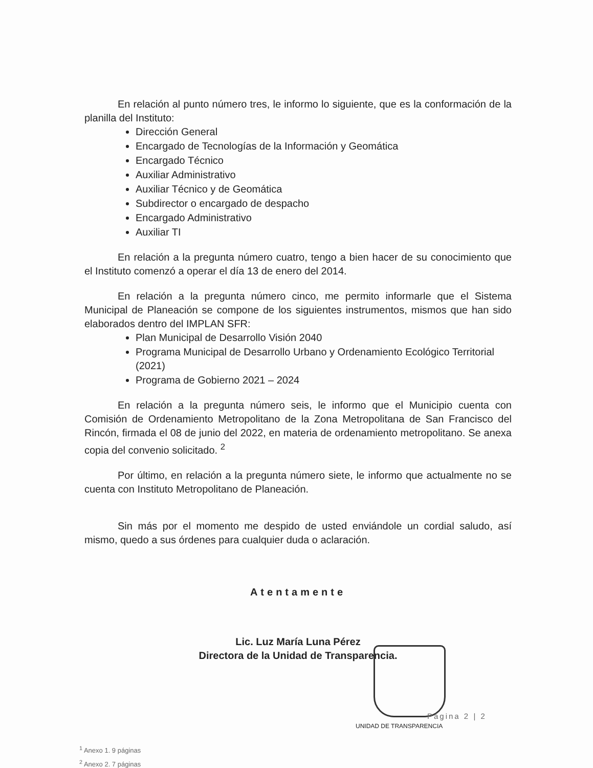En relación al punto número tres, le informo lo siguiente, que es la conformación de la planilla del Instituto:
Dirección General
Encargado de Tecnologías de la Información y Geomática
Encargado Técnico
Auxiliar Administrativo
Auxiliar Técnico y de Geomática
Subdirector o encargado de despacho
Encargado Administrativo
Auxiliar TI
En relación a la pregunta número cuatro, tengo a bien hacer de su conocimiento que el Instituto comenzó a operar el día 13 de enero del 2014.
En relación a la pregunta número cinco, me permito informarle que el Sistema Municipal de Planeación se compone de los siguientes instrumentos, mismos que han sido elaborados dentro del IMPLAN SFR:
Plan Municipal de Desarrollo Visión 2040
Programa Municipal de Desarrollo Urbano y Ordenamiento Ecológico Territorial (2021)
Programa de Gobierno 2021 – 2024
En relación a la pregunta número seis, le informo que el Municipio cuenta con Comisión de Ordenamiento Metropolitano de la Zona Metropolitana de San Francisco del Rincón, firmada el 08 de junio del 2022, en materia de ordenamiento metropolitano. Se anexa copia del convenio solicitado. <sup>2</sup>
Por último, en relación a la pregunta número siete, le informo que actualmente no se cuenta con Instituto Metropolitano de Planeación.
Sin más por el momento me despido de usted enviándole un cordial saludo, así mismo, quedo a sus órdenes para cualquier duda o aclaración.
Atentamente
Lic. Luz María Luna Pérez
Directora de la Unidad de Transparencia.
Página 2 | 2
UNIDAD DE TRANSPARENCIA
<sup>1</sup> Anexo 1. 9 páginas
<sup>2</sup> Anexo 2. 7 páginas